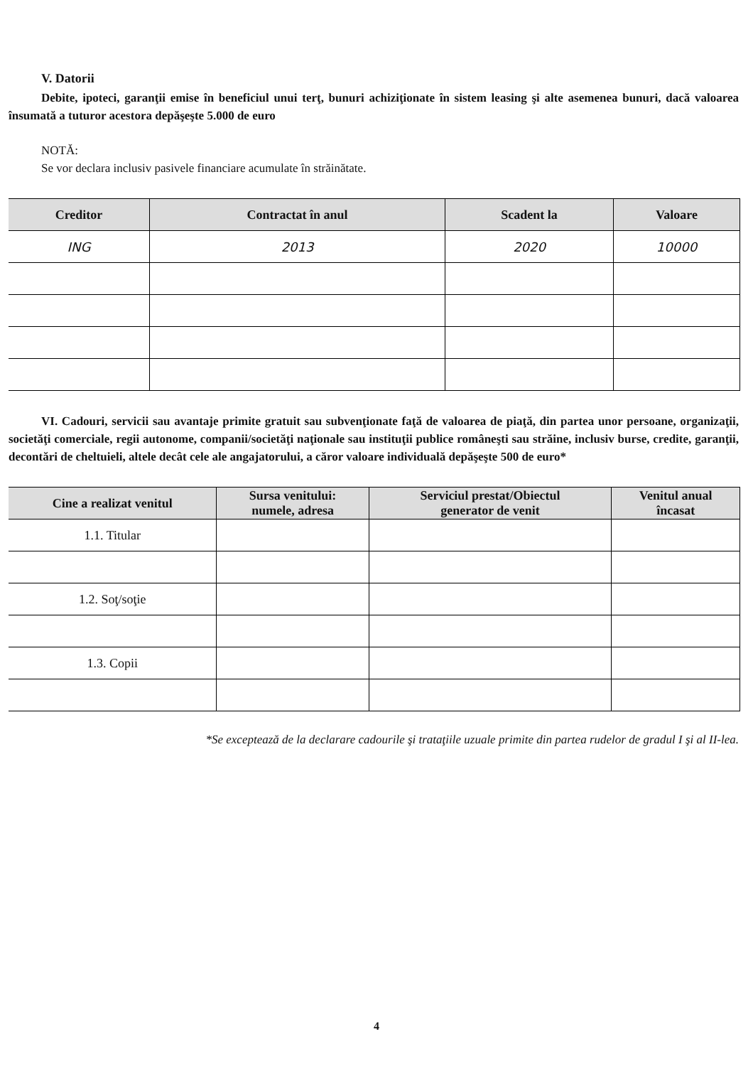V. Datorii
Debite, ipoteci, garanţii emise în beneficiul unui terţ, bunuri achiziţionate în sistem leasing şi alte asemenea bunuri, dacă valoarea însumată a tuturor acestora depăşeşte 5.000 de euro
NOTĂ:
Se vor declara inclusiv pasivele financiare acumulate în străinătate.
| Creditor | Contractat în anul | Scadent la | Valoare |
| --- | --- | --- | --- |
| ING | 2013 | 2020 | 10000 |
VI. Cadouri, servicii sau avantaje primite gratuit sau subvenţionate faţă de valoarea de piaţă, din partea unor persoane, organizaţii, societăţi comerciale, regii autonome, companii/societăţi naţionale sau instituţii publice româneşti sau străine, inclusiv burse, credite, garanţii, decontări de cheltuieli, altele decât cele ale angajatorului, a căror valoare individuală depăşeşte 500 de euro*
| Cine a realizat venitul | Sursa venitului: numele, adresa | Serviciul prestat/Obiectul generator de venit | Venitul anual încasat |
| --- | --- | --- | --- |
| 1.1. Titular | | | |
| 1.2. Soţ/soţie | | | |
| 1.3. Copii | | | |
*Se exceptează de la declarare cadourile şi trataţiile uzuale primite din partea rudelor de gradul I şi al II-lea.
4